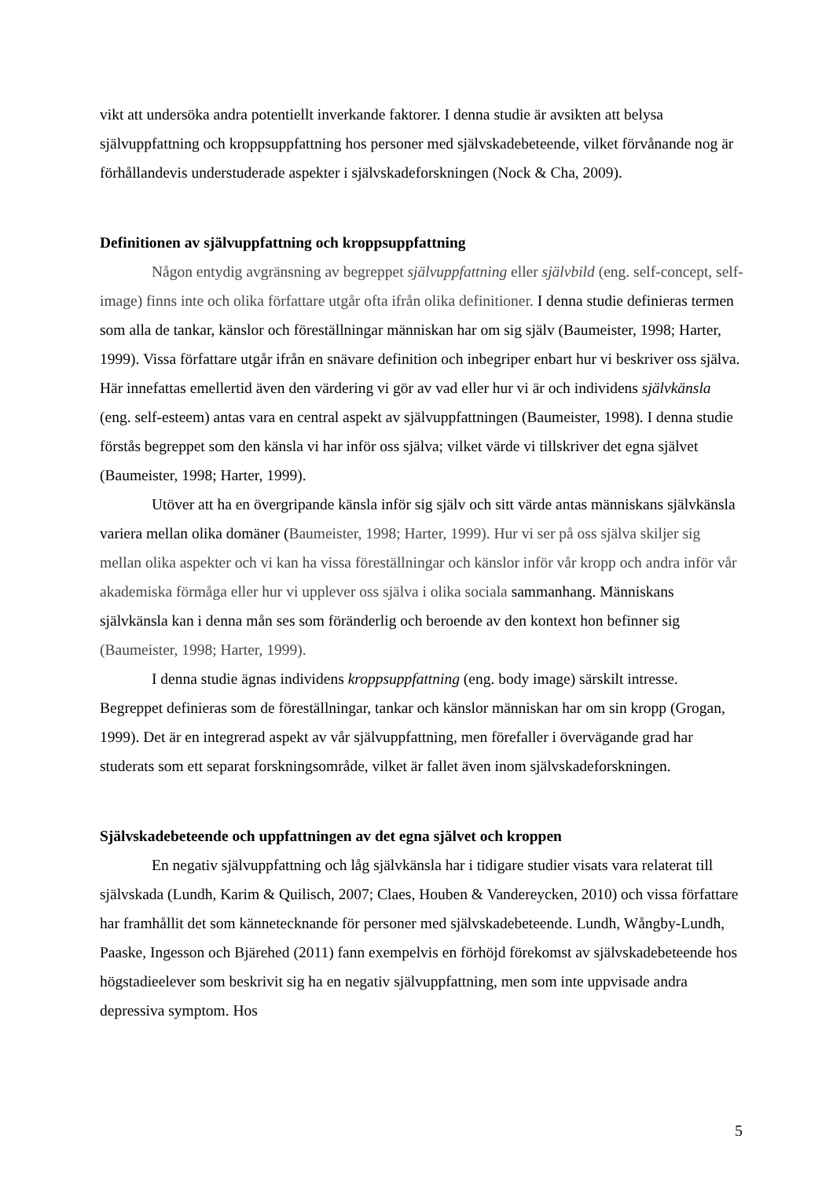vikt att undersöka andra potentiellt inverkande faktorer. I denna studie är avsikten att belysa självuppfattning och kroppsuppfattning hos personer med självskadebeteende, vilket förvånande nog är förhållandevis understuderade aspekter i självskadeforskningen (Nock & Cha, 2009).
Definitionen av självuppfattning och kroppsuppfattning
Någon entydig avgränsning av begreppet självuppfattning eller självbild (eng. self-concept, self-image) finns inte och olika författare utgår ofta ifrån olika definitioner. I denna studie definieras termen som alla de tankar, känslor och föreställningar människan har om sig själv (Baumeister, 1998; Harter, 1999). Vissa författare utgår ifrån en snävare definition och inbegriper enbart hur vi beskriver oss själva. Här innefattas emellertid även den värdering vi gör av vad eller hur vi är och individens självkänsla (eng. self-esteem) antas vara en central aspekt av självuppfattningen (Baumeister, 1998). I denna studie förstås begreppet som den känsla vi har inför oss själva; vilket värde vi tillskriver det egna självet (Baumeister, 1998; Harter, 1999).
Utöver att ha en övergripande känsla inför sig själv och sitt värde antas människans självkänsla variera mellan olika domäner (Baumeister, 1998; Harter, 1999). Hur vi ser på oss själva skiljer sig mellan olika aspekter och vi kan ha vissa föreställningar och känslor inför vår kropp och andra inför vår akademiska förmåga eller hur vi upplever oss själva i olika sociala sammanhang. Människans självkänsla kan i denna mån ses som föränderlig och beroende av den kontext hon befinner sig (Baumeister, 1998; Harter, 1999).
I denna studie ägnas individens kroppsuppfattning (eng. body image) särskilt intresse. Begreppet definieras som de föreställningar, tankar och känslor människan har om sin kropp (Grogan, 1999). Det är en integrerad aspekt av vår självuppfattning, men förefaller i övervägande grad har studerats som ett separat forskningsområde, vilket är fallet även inom självskadeforskningen.
Självskadebeteende och uppfattningen av det egna självet och kroppen
En negativ självuppfattning och låg självkänsla har i tidigare studier visats vara relaterat till självskada (Lundh, Karim & Quilisch, 2007; Claes, Houben & Vandereycken, 2010) och vissa författare har framhållit det som kännetecknande för personer med självskadebeteende. Lundh, Wångby-Lundh, Paaske, Ingesson och Bjärehed (2011) fann exempelvis en förhöjd förekomst av självskadebeteende hos högstadieelever som beskrivit sig ha en negativ självuppfattning, men som inte uppvisade andra depressiva symptom. Hos
5